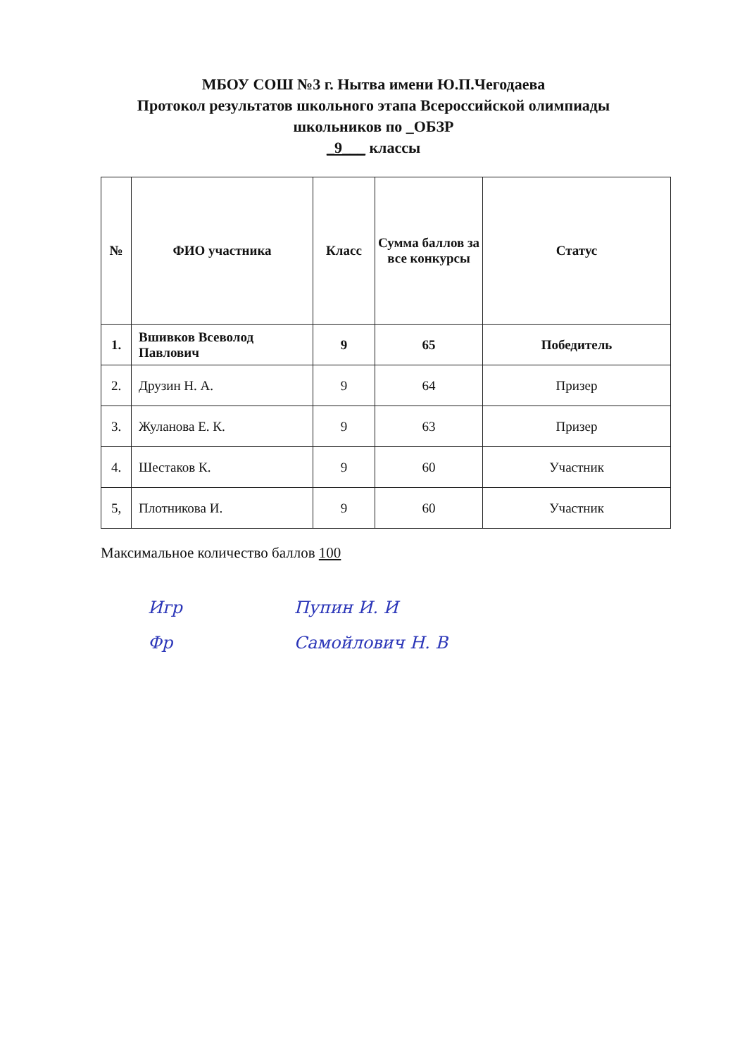МБОУ СОШ №3 г. Нытва имени Ю.П.Чегодаева
Протокол результатов школьного этапа Всероссийской олимпиады
школьников по _ОБЗР
_9___ классы
| № | ФИО участника | Класс | Сумма баллов за все конкурсы | Статус |
| --- | --- | --- | --- | --- |
| 1. | Вшивков Всеволод Павлович | 9 | 65 | Победитель |
| 2. | Друзин Н. А. | 9 | 64 | Призер |
| 3. | Жуланова Е. К. | 9 | 63 | Призер |
| 4. | Шестаков К. | 9 | 60 | Участник |
| 5, | Плотникова И. | 9 | 60 | Участник |
Максимальное количество баллов 100
Игр Пупин И. И
Фр Самойлович Н. В